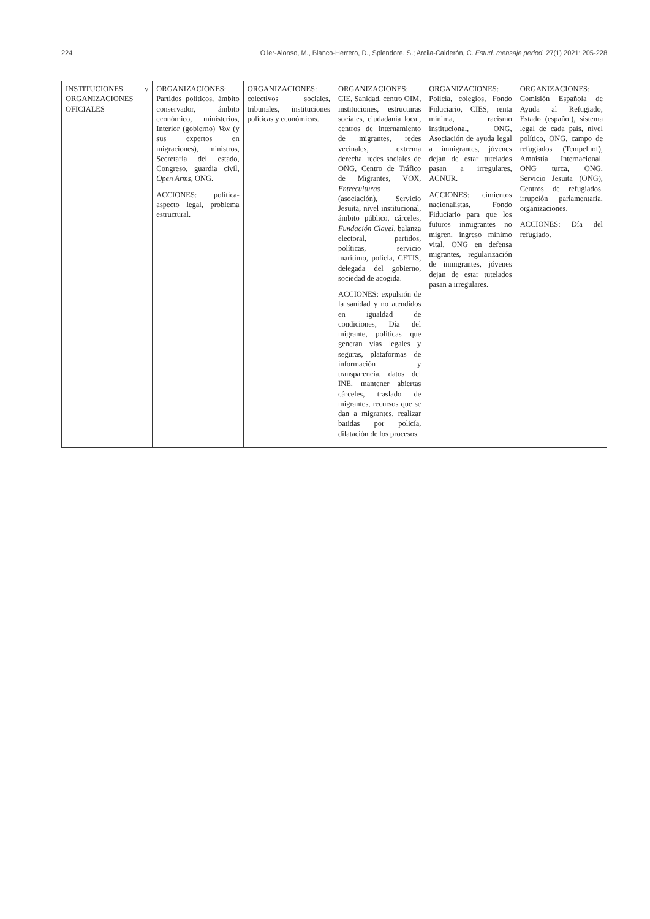224 Oller-Alonso, M., Blanco-Herrero, D., Splendore, S.; Arcila-Calderón, C. Estud. mensaje period. 27(1) 2021: 205-228
| INSTITUCIONES y ORGANIZACIONES OFICIALES | ORGANIZACIONES: Partidos políticos, ámbito conservador, ámbito económico, ministerios, Interior (gobierno) Vox (y sus expertos en migraciones), ministros, Secretaría del estado, Congreso, guardia civil, Open Arms , ONG. ACCIONES: política-aspecto legal, problema estructural. | ORGANIZACIONES: colectivos sociales, tribunales, instituciones políticas y económicas. | ORGANIZACIONES: CIE, Sanidad, centro OIM, instituciones, estructuras sociales, ciudadanía local, centros de internamiento de migrantes, redes vecinales, extrema derecha, redes sociales de ONG, Centro de Tráfico de Migrantes, VOX, Entreculturas (asociación), Servicio Jesuita, nivel institucional, ámbito público, cárceles, Fundación Clavel, balanza electoral, partidos, políticas, servicio marítimo, policía, CETIS, delegada del gobierno, sociedad de acogida. ACCIONES: expulsión de la sanidad y no atendidos en igualdad de condiciones, Día del migrante, políticas que generan vías legales y seguras, plataformas de información y transparencia, datos del INE, mantener abiertas cárceles, traslado de migrantes, recursos que se dan a migrantes, realizar batidas por policía, dilatación de los procesos. | ORGANIZACIONES: Policía, colegios, Fondo Fiduciario, CIES, renta mínima, racismo institucional, ONG, Asociación de ayuda legal a inmigrantes, jóvenes dejan de estar tutelados pasan a irregulares, ACNUR. ACCIONES: cimientos nacionalistas, Fondo Fiduciario para que los futuros inmigrantes no migren, ingreso mínimo vital, ONG en defensa migrantes, regularización de inmigrantes, jóvenes dejan de estar tutelados pasan a irregulares. | ORGANIZACIONES: Comisión Española de Ayuda al Refugiado, Estado (español), sistema legal de cada país, nivel político, ONG, campo de refugiados (Tempelhof), Amnistía Internacional, ONG turca, ONG, Servicio Jesuita (ONG), Centros de refugiados, irrupción parlamentaria, organizaciones. ACCIONES: Día del refugiado. |